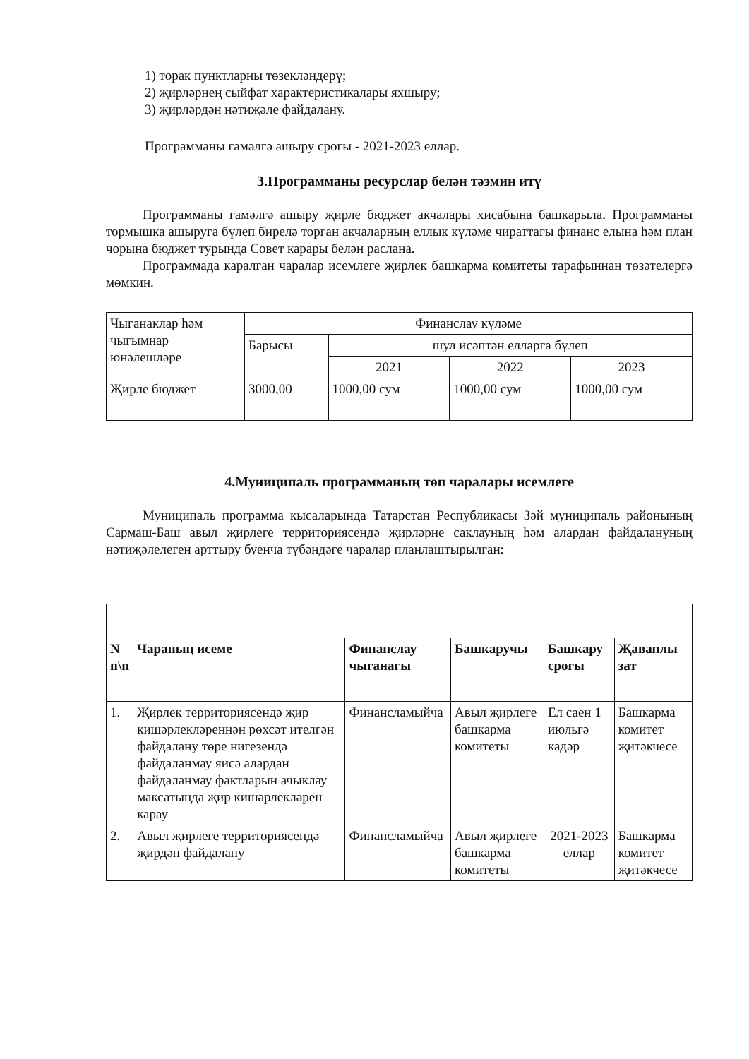1) торак пунктларны төзекләндерү;
2) җирләрнең сыйфат характеристикалары яхшыру;
3) җирләрдән нәтиҗәле файдалану.
Программаны гамәлгә ашыру срогы - 2021-2023 еллар.
3.Программаны ресурслар белән тәэмин итү
Программаны гамәлгә ашыру җирле бюджет акчалары хисабына башкарыла. Программаны тормышка ашыруга бүлеп бирелә торган акчаларның еллык күләме чираттагы финанс елына һәм план чорына бюджет турында Совет карары белән раслана.
Программада каралган чаралар исемлеге җирлек башкарма комитеты тарафыннан төзәтелергә мөмкин.
| Чыганаклар һәм чыгымнар юнәлешләре | Финанслау күләме | | | |
| | Барысы | шул исәптән елларга бүлеп | | |
| | | 2021 | 2022 | 2023 |
| Җирле бюджет | 3000,00 | 1000,00 сум | 1000,00 сум | 1000,00 сум |
4.Муниципаль программаның төп чаралары исемлеге
Муниципаль программа кысаларында Татарстан Республикасы Зәй муниципаль районының Сармаш-Баш авыл җирлеге территориясендә җирләрне саклауның һәм алардан файдалануның нәтиҗәлелеген арттыру буенча түбәндәге чаралар планлаштырылган:
| N п\п | Чараның исеме | Финанслау чыганагы | Башкаручы | Башкару срогы | Җаваплы зат |
| --- | --- | --- | --- | --- | --- |
| 1. | Җирлек территориясендә җир кишәрлекләреннән рөхсәт ителгән файдалану төре нигезендә файдаланмау яисә алардан файдаланмау фактларын ачыклау максатында җир кишәрлекләрен карау | Финансламыйча | Авыл җирлеге башкарма комитеты | Ел саен 1 июльгә кадәр | Башкарма комитет җитәкчесе |
| 2. | Авыл җирлеге территориясендә җирдән файдалану | Финансламыйча | Авыл җирлеге башкарма комитеты | 2021-2023 еллар | Башкарма комитет җитәкчесе |